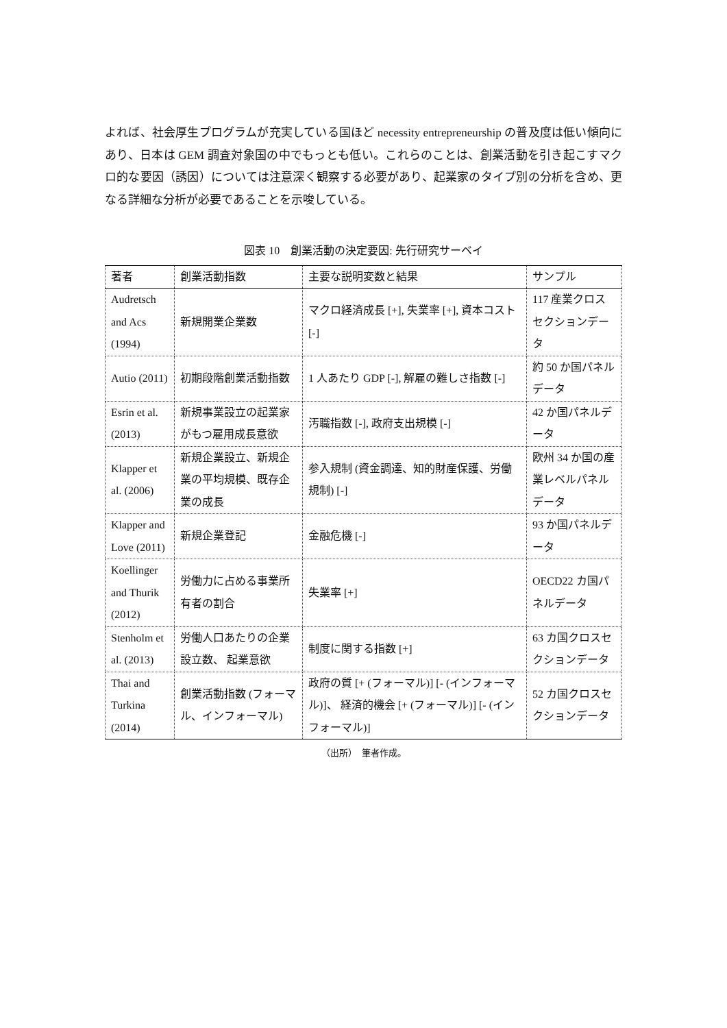よれば、社会厚生プログラムが充実している国ほど necessity entrepreneurship の普及度は低い傾向にあり、日本は GEM 調査対象国の中でもっとも低い。これらのことは、創業活動を引き起こすマクロ的な要因（誘因）については注意深く観察する必要があり、起業家のタイプ別の分析を含め、更なる詳細な分析が必要であることを示唆している。
図表 10　創業活動の決定要因: 先行研究サーベイ
| 著者 | 創業活動指数 | 主要な説明変数と結果 | サンプル |
| --- | --- | --- | --- |
| Audretsch and Acs (1994) | 新規開業企業数 | マクロ経済成長 [+], 失業率 [+], 資本コスト [-] | 117 産業クロスセクションデータ |
| Autio (2011) | 初期段階創業活動指数 | 1 人あたり GDP [-], 解雇の難しさ指数 [-] | 約 50 か国パネルデータ |
| Esrin et al. (2013) | 新規事業設立の起業家がもつ雇用成長意欲 | 汚職指数 [-], 政府支出規模 [-] | 42 か国パネルデータ |
| Klapper et al. (2006) | 新規企業設立、新規企業の平均規模、既存企業の成長 | 参入規制 (資金調達、知的財産保護、労働規制) [-] | 欧州 34 か国の産業レベルパネルデータ |
| Klapper and Love (2011) | 新規企業登記 | 金融危機 [-] | 93 か国パネルデータ |
| Koellinger and Thurik (2012) | 労働力に占める事業所有者の割合 | 失業率 [+] | OECD22 カ国パネルデータ |
| Stenholm et al. (2013) | 労働人口あたりの企業設立数、 起業意欲 | 制度に関する指数 [+] | 63 カ国クロスセクションデータ |
| Thai and Turkina (2014) | 創業活動指数 (フォーマル、インフォーマル) | 政府の質 [+ (フォーマル)] [- (インフォーマル)]、 経済的機会 [+ (フォーマル)] [- (インフォーマル)] | 52 カ国クロスセクションデータ |
（出所）　筆者作成。